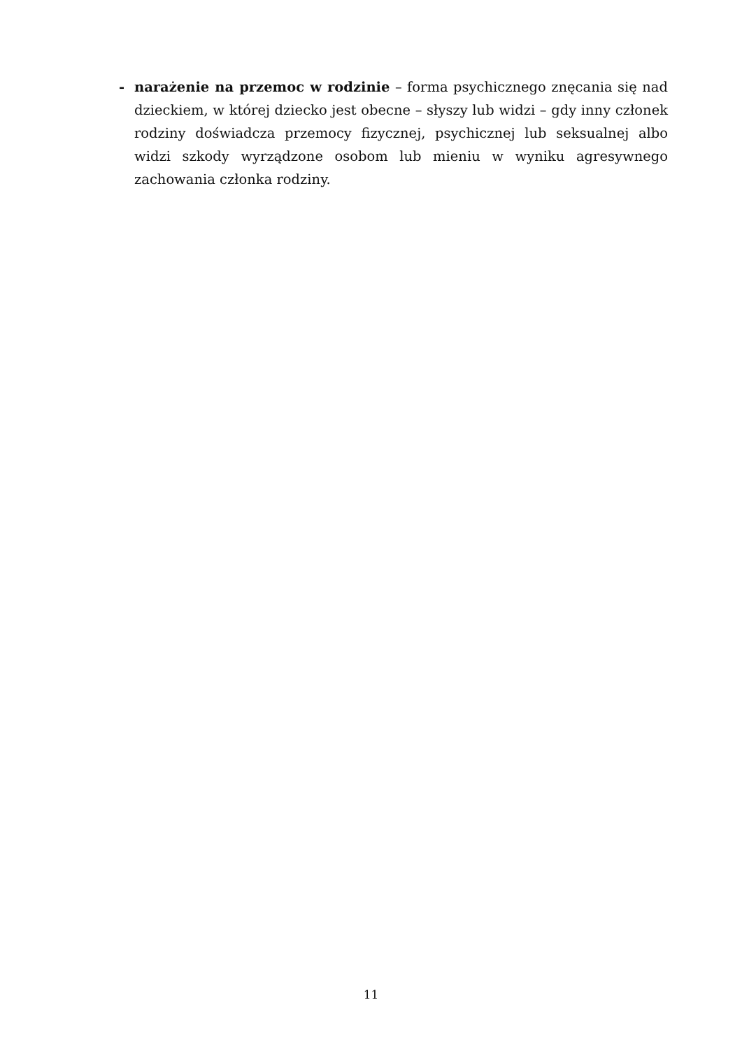- narażenie na przemoc w rodzinie – forma psychicznego znęcania się nad dzieckiem, w której dziecko jest obecne – słyszy lub widzi – gdy inny członek rodziny doświadcza przemocy fizycznej, psychicznej lub seksualnej albo widzi szkody wyrządzone osobom lub mieniu w wyniku agresywnego zachowania członka rodziny.
11